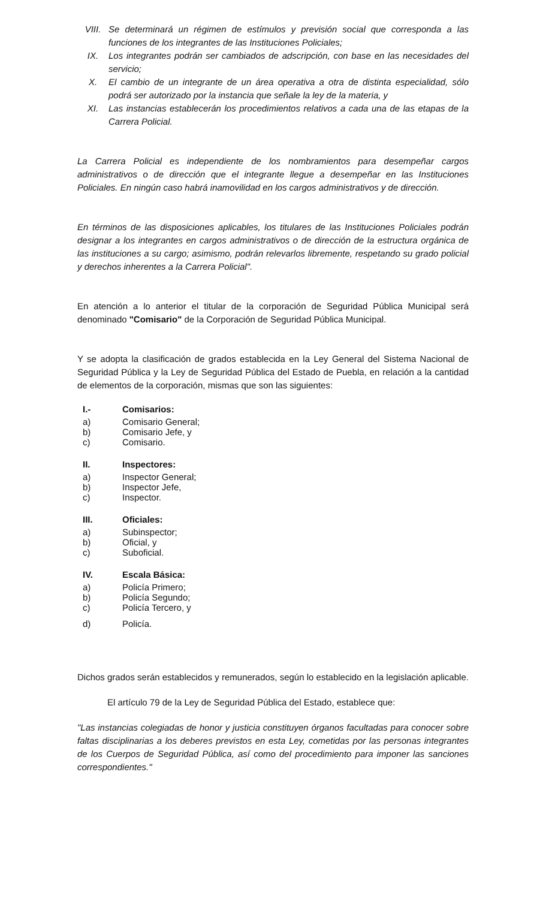VIII. Se determinará un régimen de estímulos y previsión social que corresponda a las funciones de los integrantes de las Instituciones Policiales;
IX. Los integrantes podrán ser cambiados de adscripción, con base en las necesidades del servicio;
X. El cambio de un integrante de un área operativa a otra de distinta especialidad, sólo podrá ser autorizado por la instancia que señale la ley de la materia, y
XI. Las instancias establecerán los procedimientos relativos a cada una de las etapas de la Carrera Policial.
La Carrera Policial es independiente de los nombramientos para desempeñar cargos administrativos o de dirección que el integrante llegue a desempeñar en las Instituciones Policiales. En ningún caso habrá inamovilidad en los cargos administrativos y de dirección.
En términos de las disposiciones aplicables, los titulares de las Instituciones Policiales podrán designar a los integrantes en cargos administrativos o de dirección de la estructura orgánica de las instituciones a su cargo; asimismo, podrán relevarlos libremente, respetando su grado policial y derechos inherentes a la Carrera Policial".
En atención a lo anterior el titular de la corporación de Seguridad Pública Municipal será denominado "Comisario" de la Corporación de Seguridad Pública Municipal.
Y se adopta la clasificación de grados establecida en la Ley General del Sistema Nacional de Seguridad Pública y la Ley de Seguridad Pública del Estado de Puebla, en relación a la cantidad de elementos de la corporación, mismas que son las siguientes:
I.- Comisarios:
a) Comisario General;
b) Comisario Jefe, y
c) Comisario.
II. Inspectores:
a) Inspector General;
b) Inspector Jefe,
c) Inspector.
III. Oficiales:
a) Subinspector;
b) Oficial, y
c) Suboficial.
IV. Escala Básica:
a) Policía Primero;
b) Policía Segundo;
c) Policía Tercero, y
d) Policía.
Dichos grados serán establecidos y remunerados, según lo establecido en la legislación aplicable.
El artículo 79 de la Ley de Seguridad Pública del Estado, establece que:
"Las instancias colegiadas de honor y justicia constituyen órganos facultadas para conocer sobre faltas disciplinarias a los deberes previstos en esta Ley, cometidas por las personas integrantes de los Cuerpos de Seguridad Pública, así como del procedimiento para imponer las sanciones correspondientes."